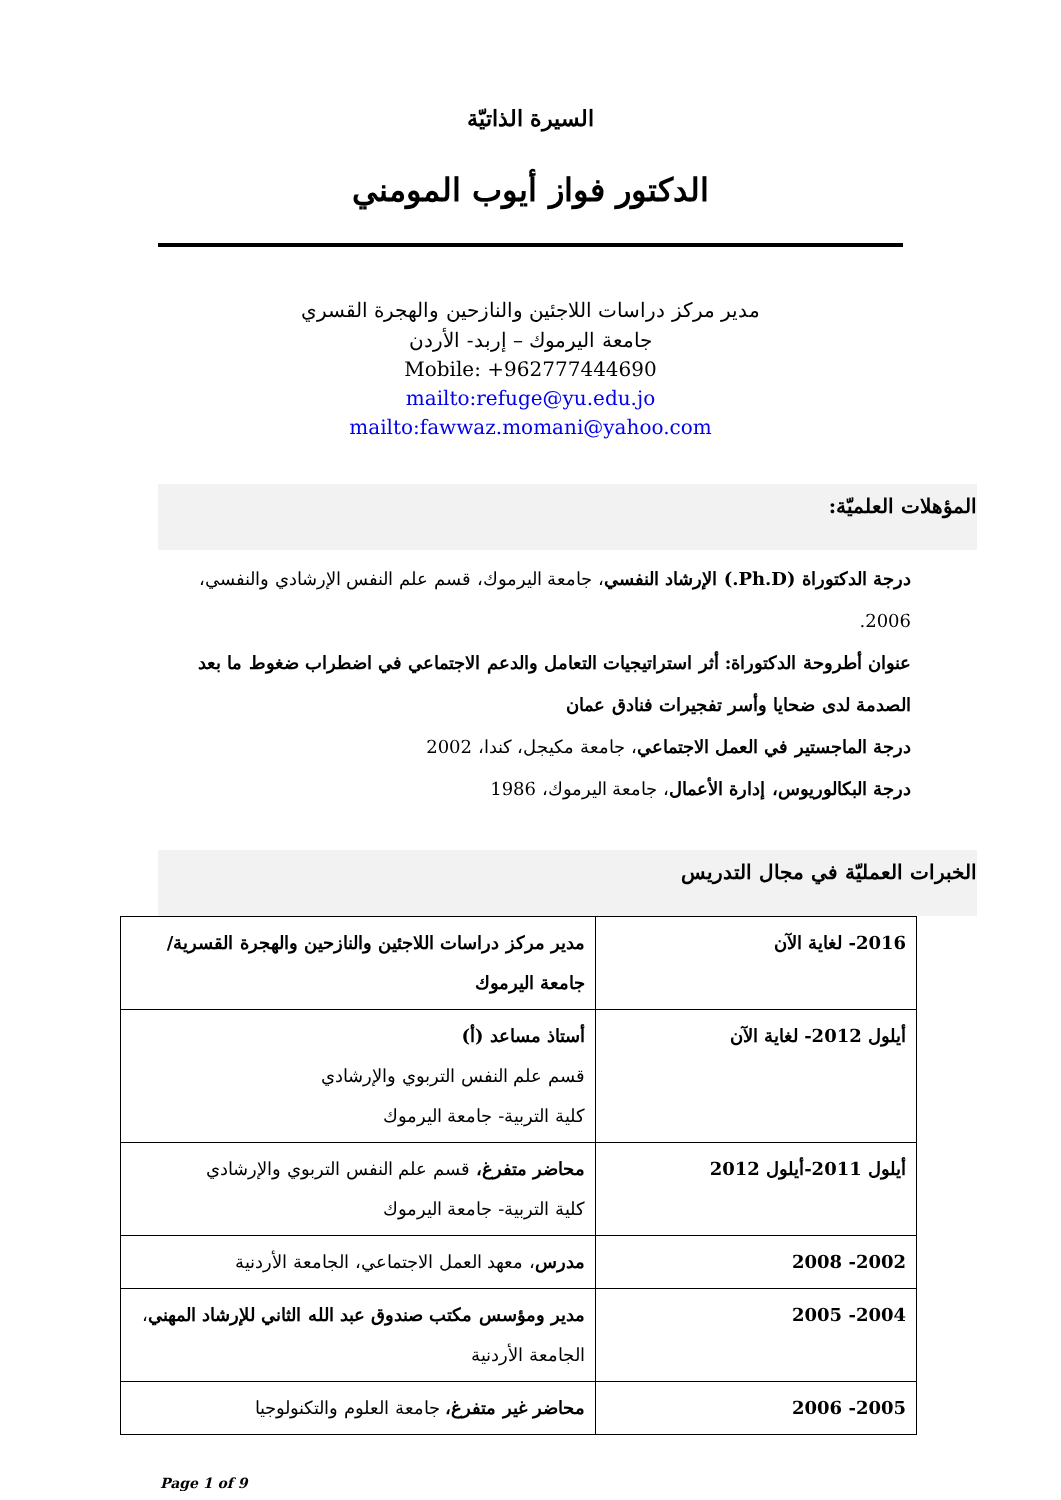السيرة الذاتيّة
الدكتور فواز أيوب المومني
مدير مركز دراسات اللاجئين والنازحين والهجرة القسري
جامعة اليرموك – إربد- الأردن
Mobile: +962777444690
mailto:refuge@yu.edu.jo
mailto:fawwaz.momani@yahoo.com
المؤهلات العلميّة:
درجة الدكتوراة (Ph.D.) الإرشاد النفسي، جامعة اليرموك، قسم علم النفس الإرشادي والنفسي، 2006.
عنوان أطروحة الدكتوراة: أثر استراتيجيات التعامل والدعم الاجتماعي في اضطراب ضغوط ما بعد الصدمة لدى ضحايا وأسر تفجيرات فنادق عمان
درجة الماجستير في العمل الاجتماعي، جامعة مكيجل، كندا، 2002
درجة البكالوريوس، إدارة الأعمال، جامعة اليرموك، 1986
الخبرات العمليّة في مجال التدريس
| 2016- لغاية الآن | مدير مركز دراسات اللاجئين والنازحين والهجرة القسرية/جامعة اليرموك |
| أيلول 2012- لغاية الآن | أستاذ مساعد (أ) قسم علم النفس التربوي والإرشادي كلية التربية- جامعة اليرموك |
| أيلول 2011-أيلول 2012 | محاضر متفرغ، قسم علم النفس التربوي والإرشادي كلية التربية- جامعة اليرموك |
| 2002- 2008 | مدرس ، معهد العمل الاجتماعي، الجامعة الأردنية |
| 2004- 2005 | مدير ومؤسس مكتب صندوق عبد الله الثاني للإرشاد المهني ، الجامعة الأردنية |
| 2005- 2006 | محاضر غير متفرغ، جامعة العلوم والتكنولوجيا |
Page 1 of 9